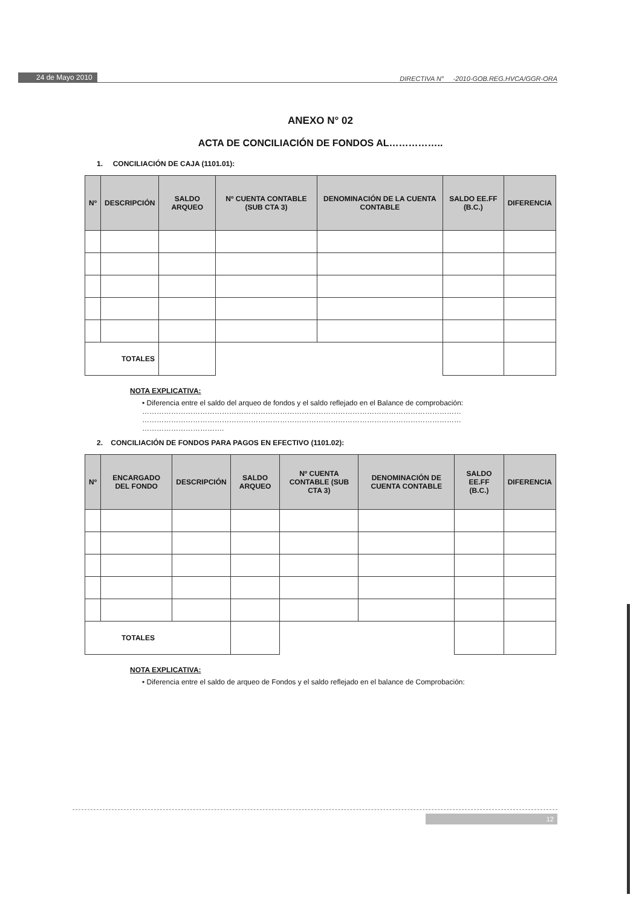24 de Mayo 2010 DIRECTIVA N° -2010-GOB.REG.HVCA/GGR-ORA
ANEXO N° 02
ACTA DE CONCILIACIÓN DE FONDOS AL……………..
1. CONCILIACIÓN DE CAJA (1101.01):
| Nº | DESCRIPCIÓN | SALDO ARQUEO | Nº CUENTA CONTABLE (SUB CTA 3) | DENOMINACIÓN DE LA CUENTA CONTABLE | SALDO EE.FF (B.C.) | DIFERENCIA |
| --- | --- | --- | --- | --- | --- | --- |
| TOTALES | | | | | | |
NOTA EXPLICATIVA:
• Diferencia entre el saldo del arqueo de fondos y el saldo reflejado en el Balance de comprobación:
……………………………………………………………………………………………………………………
……………………………………………………………………………………………………………………
…………………………….
2. CONCILIACIÓN DE FONDOS PARA PAGOS EN EFECTIVO (1101.02):
| Nº | ENCARGADO DEL FONDO | DESCRIPCIÓN | SALDO ARQUEO | Nº CUENTA CONTABLE (SUB CTA 3) | DENOMINACIÓN DE CUENTA CONTABLE | SALDO EE.FF (B.C.) | DIFERENCIA |
| --- | --- | --- | --- | --- | --- | --- | --- |
| TOTALES | | | | | | | |
NOTA EXPLICATIVA:
• Diferencia entre el saldo de arqueo de Fondos y el saldo reflejado en el balance de Comprobación:
12